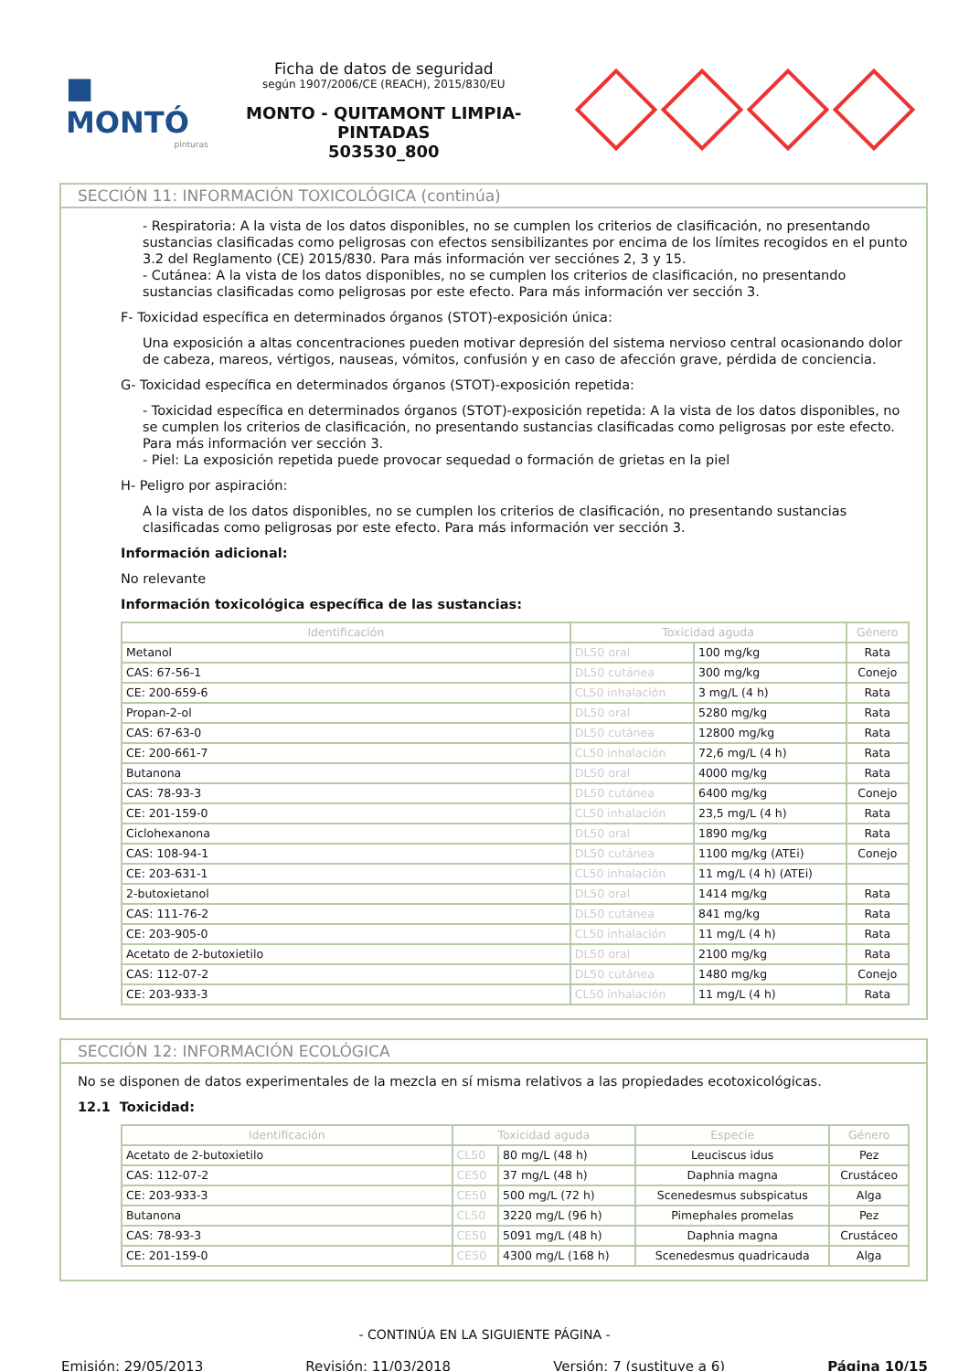■ MONTÓ
pinturas
Ficha de datos de seguridad
según 1907/2006/CE (REACH), 2015/830/EU
MONTO - QUITAMONT LIMPIA-PINTADAS
503530_800
SECCIÓN 11: INFORMACIÓN TOXICOLÓGICA (continúa)
- Respiratoria: A la vista de los datos disponibles, no se cumplen los criterios de clasificación, no presentando sustancias clasificadas como peligrosas con efectos sensibilizantes por encima de los límites recogidos en el punto 3.2 del Reglamento (CE) 2015/830. Para más información ver secciónes 2, 3 y 15.
- Cutánea: A la vista de los datos disponibles, no se cumplen los criterios de clasificación, no presentando sustancias clasificadas como peligrosas por este efecto. Para más información ver sección 3.
F- Toxicidad específica en determinados órganos (STOT)-exposición única:
Una exposición a altas concentraciones pueden motivar depresión del sistema nervioso central ocasionando dolor de cabeza, mareos, vértigos, nauseas, vómitos, confusión y en caso de afección grave, pérdida de conciencia.
G- Toxicidad específica en determinados órganos (STOT)-exposición repetida:
- Toxicidad específica en determinados órganos (STOT)-exposición repetida: A la vista de los datos disponibles, no se cumplen los criterios de clasificación, no presentando sustancias clasificadas como peligrosas por este efecto. Para más información ver sección 3.
- Piel: La exposición repetida puede provocar sequedad o formación de grietas en la piel
H- Peligro por aspiración:
A la vista de los datos disponibles, no se cumplen los criterios de clasificación, no presentando sustancias clasificadas como peligrosas por este efecto. Para más información ver sección 3.
Información adicional:
No relevante
Información toxicológica específica de las sustancias:
| Identificación | Toxicidad aguda | | Género |
| --- | --- | --- | --- |
| Metanol | DL50 oral | 100 mg/kg | Rata |
| CAS: 67-56-1 | DL50 cutánea | 300 mg/kg | Conejo |
| CE: 200-659-6 | CL50 inhalación | 3 mg/L (4 h) | Rata |
| Propan-2-ol | DL50 oral | 5280 mg/kg | Rata |
| CAS: 67-63-0 | DL50 cutánea | 12800 mg/kg | Rata |
| CE: 200-661-7 | CL50 inhalación | 72,6 mg/L (4 h) | Rata |
| Butanona | DL50 oral | 4000 mg/kg | Rata |
| CAS: 78-93-3 | DL50 cutánea | 6400 mg/kg | Conejo |
| CE: 201-159-0 | CL50 inhalación | 23,5 mg/L (4 h) | Rata |
| Ciclohexanona | DL50 oral | 1890 mg/kg | Rata |
| CAS: 108-94-1 | DL50 cutánea | 1100 mg/kg (ATEi) | Conejo |
| CE: 203-631-1 | CL50 inhalación | 11 mg/L (4 h) (ATEi) | |
| 2-butoxietanol | DL50 oral | 1414 mg/kg | Rata |
| CAS: 111-76-2 | DL50 cutánea | 841 mg/kg | Rata |
| CE: 203-905-0 | CL50 inhalación | 11 mg/L (4 h) | Rata |
| Acetato de 2-butoxietilo | DL50 oral | 2100 mg/kg | Rata |
| CAS: 112-07-2 | DL50 cutánea | 1480 mg/kg | Conejo |
| CE: 203-933-3 | CL50 inhalación | 11 mg/L (4 h) | Rata |
SECCIÓN 12: INFORMACIÓN ECOLÓGICA
No se disponen de datos experimentales de la mezcla en sí misma relativos a las propiedades ecotoxicológicas.
12.1 Toxicidad:
| Identificación | Toxicidad aguda | | Especie | Género |
| --- | --- | --- | --- | --- |
| Acetato de 2-butoxietilo | CL50 | 80 mg/L (48 h) | Leuciscus idus | Pez |
| CAS: 112-07-2 | CE50 | 37 mg/L (48 h) | Daphnia magna | Crustáceo |
| CE: 203-933-3 | CE50 | 500 mg/L (72 h) | Scenedesmus subspicatus | Alga |
| Butanona | CL50 | 3220 mg/L (96 h) | Pimephales promelas | Pez |
| CAS: 78-93-3 | CE50 | 5091 mg/L (48 h) | Daphnia magna | Crustáceo |
| CE: 201-159-0 | CE50 | 4300 mg/L (168 h) | Scenedesmus quadricauda | Alga |
- CONTINÚA EN LA SIGUIENTE PÁGINA -
Emisión: 29/05/2013 Revisión: 11/03/2018 Versión: 7 (sustituye a 6) Página 10/15